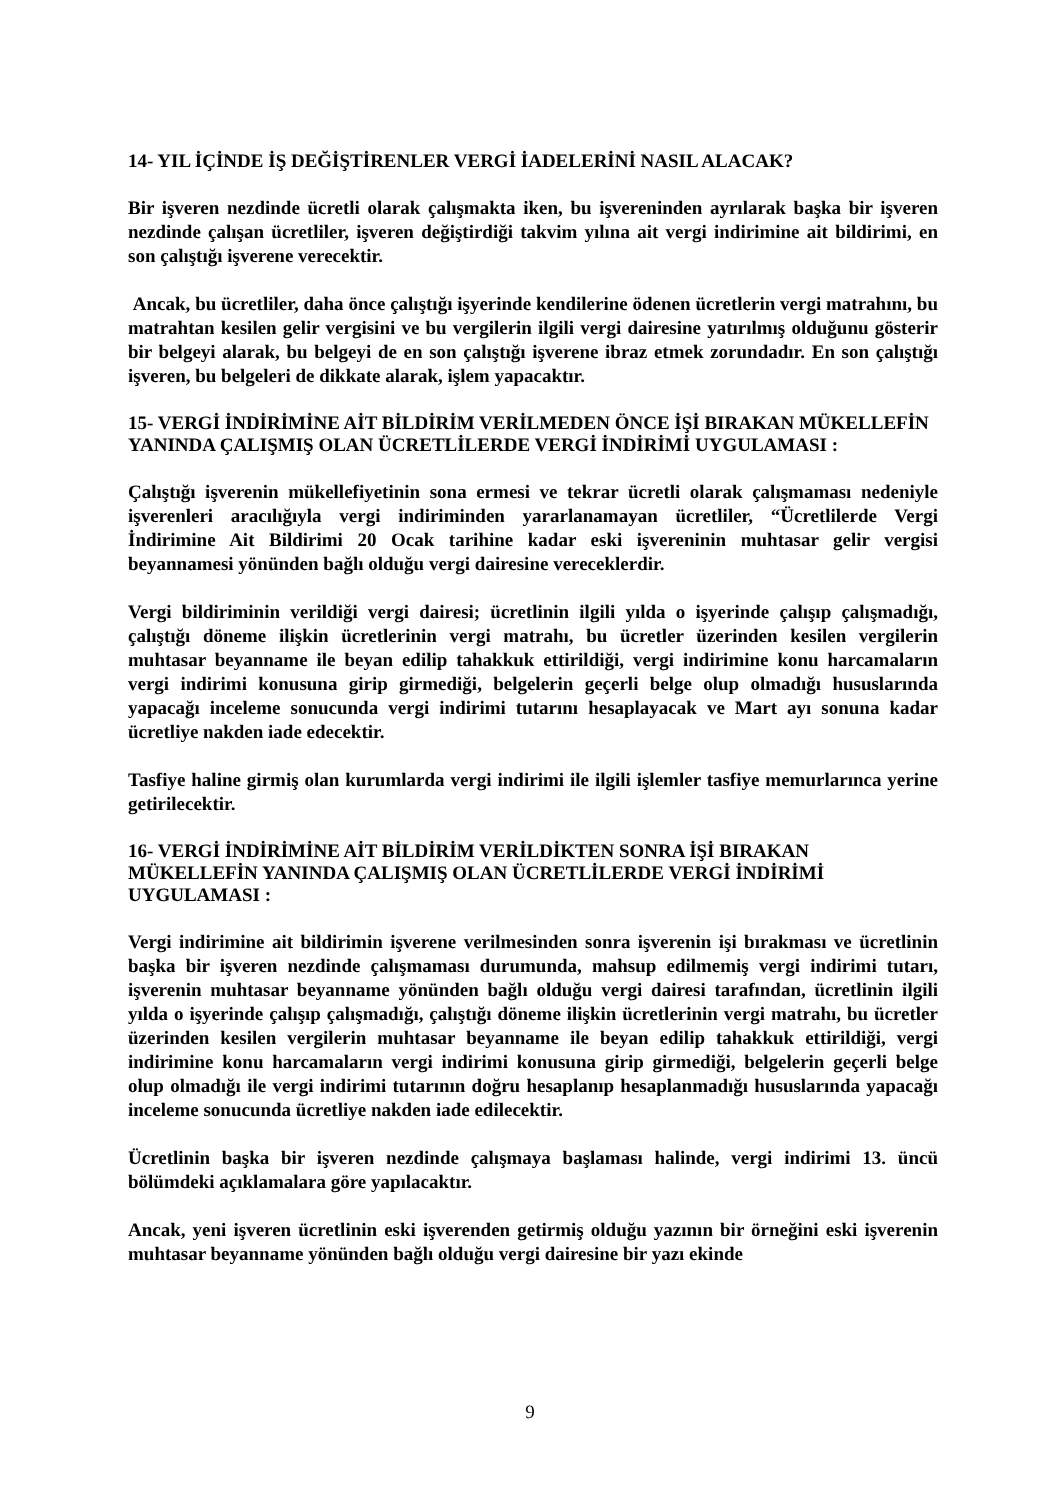14- YIL İÇİNDE İŞ DEĞİŞTİRENLER VERGİ İADELERİNİ NASIL ALACAK?
Bir işveren nezdinde ücretli olarak çalışmakta iken, bu işvereninden ayrılarak başka bir işveren nezdinde çalışan ücretliler, işveren değiştirdiği takvim yılına ait vergi indirimine ait bildirimi, en son çalıştığı işverene verecektir.
Ancak, bu ücretliler, daha önce çalıştığı işyerinde kendilerine ödenen ücretlerin vergi matrahını, bu matrahtan kesilen gelir vergisini ve bu vergilerin ilgili vergi dairesine yatırılmış olduğunu gösterir bir belgeyi alarak, bu belgeyi de en son çalıştığı işverene ibraz etmek zorundadır. En son çalıştığı işveren, bu belgeleri de dikkate alarak, işlem yapacaktır.
15- VERGİ İNDİRİMİNE AİT BİLDİRİM VERİLMEDEN ÖNCE İŞİ BIRAKAN MÜKELLEFİN YANINDA ÇALIŞMIŞ OLAN ÜCRETLİLERDE VERGİ İNDİRİMİ UYGULAMASI :
Çalıştığı işverenin mükellefiyetinin sona ermesi ve tekrar ücretli olarak çalışmaması nedeniyle işverenleri aracılığıyla vergi indiriminden yararlanamayan ücretliler, “Ücretlilerde Vergi İndirimine Ait Bildirimi 20 Ocak tarihine kadar eski işvereninin muhtasar gelir vergisi beyannamesi yönünden bağlı olduğu vergi dairesine vereceklerdir.
Vergi bildiriminin verildiği vergi dairesi; ücretlinin ilgili yılda o işyerinde çalışıp çalışmadığı, çalıştığı döneme ilişkin ücretlerinin vergi matrahı, bu ücretler üzerinden kesilen vergilerin muhtasar beyanname ile beyan edilip tahakkuk ettirildiği, vergi indirimine konu harcamaların vergi indirimi konusuna girip girmediği, belgelerin geçerli belge olup olmadığı hususlarında yapacağı inceleme sonucunda vergi indirimi tutarını hesaplayacak ve Mart ayı sonuna kadar ücretliye nakden iade edecektir.
Tasfiye haline girmiş olan kurumlarda vergi indirimi ile ilgili işlemler tasfiye memurlarınca yerine getirilecektir.
16- VERGİ İNDİRİMİNE AİT BİLDİRİM VERİLDİKTEN SONRA İŞİ BIRAKAN MÜKELLEFİN YANINDA ÇALIŞMIŞ OLAN ÜCRETLİLERDE VERGİ İNDİRİMİ UYGULAMASI :
Vergi indirimine ait bildirimin işverene verilmesinden sonra işverenin işi bırakması ve ücretlinin başka bir işveren nezdinde çalışmaması durumunda, mahsup edilmemiş vergi indirimi tutarı, işverenin muhtasar beyanname yönünden bağlı olduğu vergi dairesi tarafından, ücretlinin ilgili yılda o işyerinde çalışıp çalışmadığı, çalıştığı döneme ilişkin ücretlerinin vergi matrahı, bu ücretler üzerinden kesilen vergilerin muhtasar beyanname ile beyan edilip tahakkuk ettirildiği, vergi indirimine konu harcamaların vergi indirimi konusuna girip girmediği, belgelerin geçerli belge olup olmadığı ile vergi indirimi tutarının doğru hesaplanıp hesaplanmadığı hususlarında yapacağı inceleme sonucunda ücretliye nakden iade edilecektir.
Ücretlinin başka bir işveren nezdinde çalışmaya başlaması halinde, vergi indirimi 13. üncü bölümdeki açıklamalara göre yapılacaktır.
Ancak, yeni işveren ücretlinin eski işverenden getirmiş olduğu yazının bir örneğini eski işverenin muhtasar beyanname yönünden bağlı olduğu vergi dairesine bir yazı ekinde
9